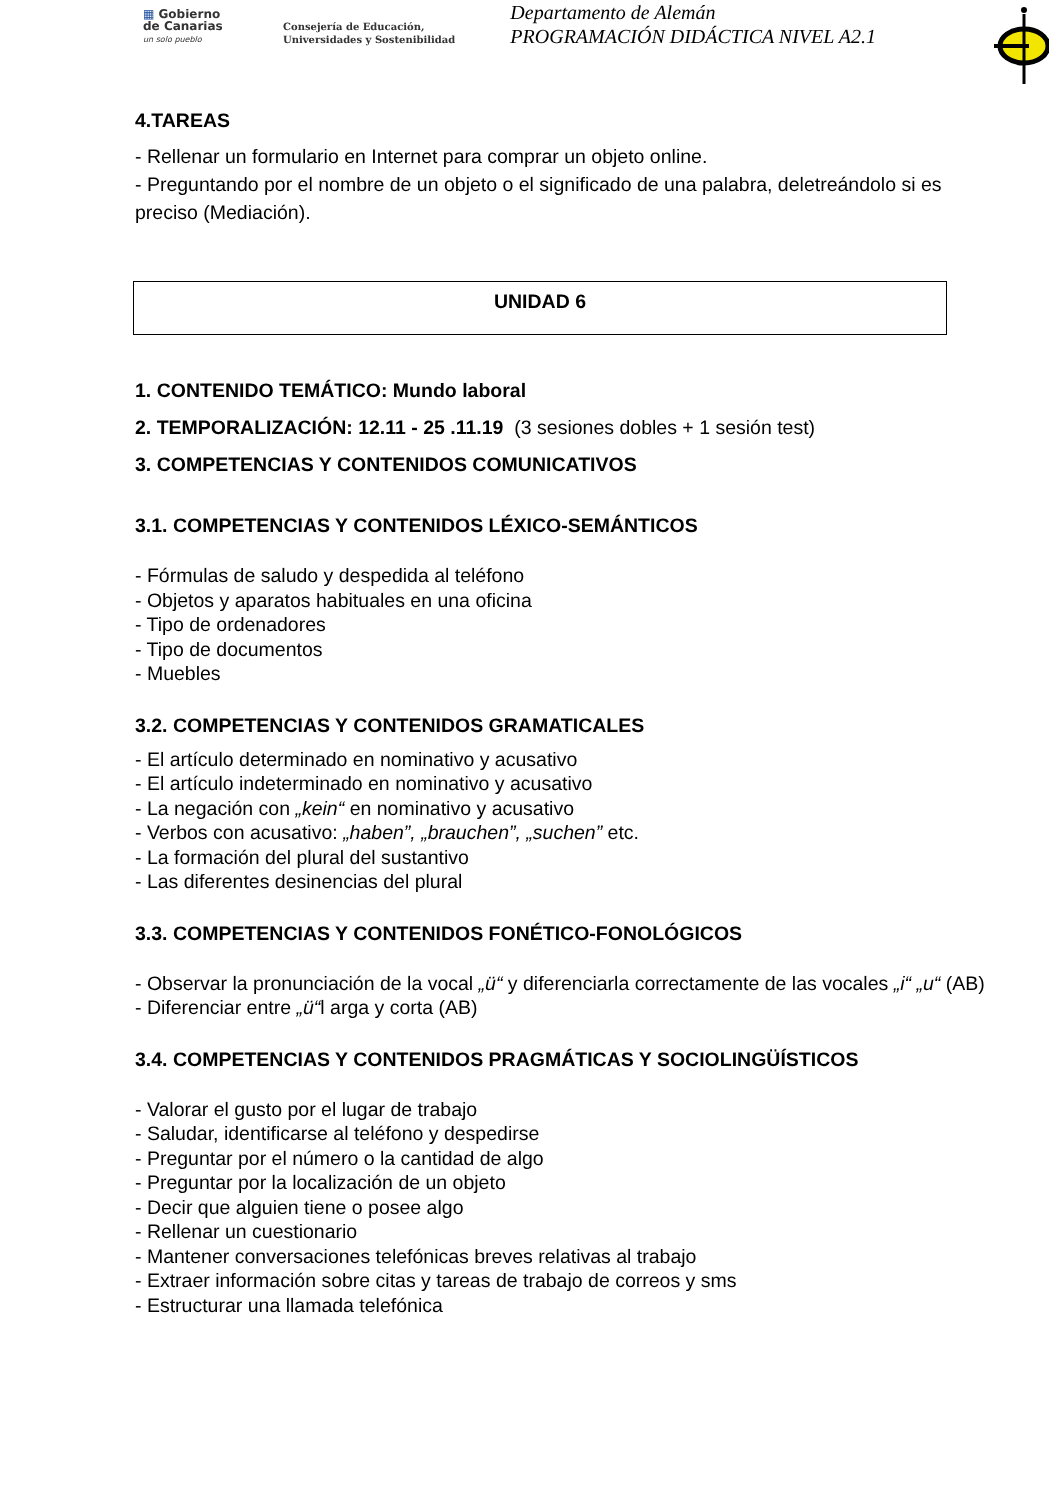▦ Gobierno
de Canarias
un solo pueblo
Consejería de Educación,
Universidades y Sostenibilidad
Departamento de Alemán
PROGRAMACIÓN DIDÁCTICA NIVEL A2.1
4.TAREAS
- Rellenar un formulario en Internet para comprar un objeto online.
- Preguntando por el nombre de un objeto o el significado de una palabra, deletreándolo si es preciso (Mediación).
UNIDAD 6
1. CONTENIDO TEMÁTICO: Mundo laboral
2. TEMPORALIZACIÓN: 12.11 - 25 .11.19 (3 sesiones dobles + 1 sesión test)
3. COMPETENCIAS Y CONTENIDOS COMUNICATIVOS
3.1. COMPETENCIAS Y CONTENIDOS LÉXICO-SEMÁNTICOS
- Fórmulas de saludo y despedida al teléfono
- Objetos y aparatos habituales en una oficina
- Tipo de ordenadores
- Tipo de documentos
- Muebles
3.2. COMPETENCIAS Y CONTENIDOS GRAMATICALES
- El artículo determinado en nominativo y acusativo
- El artículo indeterminado en nominativo y acusativo
- La negación con „kein“ en nominativo y acusativo
- Verbos con acusativo: „haben”, „brauchen”, „suchen” etc.
- La formación del plural del sustantivo
- Las diferentes desinencias del plural
3.3. COMPETENCIAS Y CONTENIDOS FONÉTICO-FONOLÓGICOS
- Observar la pronunciación de la vocal „ü“ y diferenciarla correctamente de las vocales „i“ „u“ (AB)
- Diferenciar entre „ü“l arga y corta (AB)
3.4. COMPETENCIAS Y CONTENIDOS PRAGMÁTICAS Y SOCIOLINGÜÍSTICOS
- Valorar el gusto por el lugar de trabajo
- Saludar, identificarse al teléfono y despedirse
- Preguntar por el número o la cantidad de algo
- Preguntar por la localización de un objeto
- Decir que alguien tiene o posee algo
- Rellenar un cuestionario
- Mantener conversaciones telefónicas breves relativas al trabajo
- Extraer información sobre citas y tareas de trabajo de correos y sms
- Estructurar una llamada telefónica